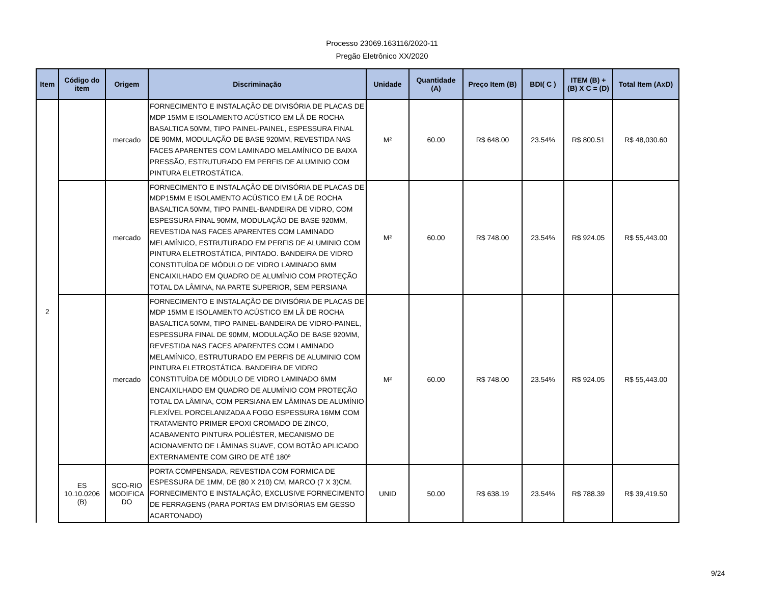Processo 23069.163116/2020-11
Pregão Eletrônico XX/2020
| Item | Código do item | Origem | Discriminação | Unidade | Quantidade (A) | Preço Item (B) | BDI( C ) | ITEM (B) + (B) X C = (D) | Total Item (AxD) |
| --- | --- | --- | --- | --- | --- | --- | --- | --- | --- |
| 2 | | mercado | FORNECIMENTO E INSTALAÇÃO DE DIVISÓRIA DE PLACAS DE MDP 15MM E ISOLAMENTO ACÚSTICO EM LÃ DE ROCHA BASALTICA 50MM, TIPO PAINEL-PAINEL, ESPESSURA FINAL DE 90MM, MODULAÇÃO DE BASE 920MM, REVESTIDA NAS FACES APARENTES COM LAMINADO MELAMÍNICO DE BAIXA PRESSÃO, ESTRUTURADO EM PERFIS DE ALUMINIO COM PINTURA ELETROSTÁTICA. | M² | 60.00 | R$ 648.00 | 23.54% | R$ 800.51 | R$ 48,030.60 |
| | | mercado | FORNECIMENTO E INSTALAÇÃO DE DIVISÓRIA DE PLACAS DE MDP15MM E ISOLAMENTO ACÚSTICO EM LÃ DE ROCHA BASALTICA 50MM, TIPO PAINEL-BANDEIRA DE VIDRO, COM ESPESSURA FINAL 90MM, MODULAÇÃO DE BASE 920MM, REVESTIDA NAS FACES APARENTES COM LAMINADO MELAMÍNICO, ESTRUTURADO EM PERFIS DE ALUMINIO COM PINTURA ELETROSTÁTICA, PINTADO. BANDEIRA DE VIDRO CONSTITUÍDA DE MÓDULO DE VIDRO LAMINADO 6MM ENCAIXILHADO EM QUADRO DE ALUMÍNIO COM PROTEÇÃO TOTAL DA LÂMINA, NA PARTE SUPERIOR, SEM PERSIANA | M² | 60.00 | R$ 748.00 | 23.54% | R$ 924.05 | R$ 55,443.00 |
| | | mercado | FORNECIMENTO E INSTALAÇÃO DE DIVISÓRIA DE PLACAS DE MDP 15MM E ISOLAMENTO ACÚSTICO EM LÃ DE ROCHA BASALTICA 50MM, TIPO PAINEL-BANDEIRA DE VIDRO-PAINEL, ESPESSURA FINAL DE 90MM, MODULAÇÃO DE BASE 920MM, REVESTIDA NAS FACES APARENTES COM LAMINADO MELAMÍNICO, ESTRUTURADO EM PERFIS DE ALUMINIO COM PINTURA ELETROSTÁTICA. BANDEIRA DE VIDRO CONSTITUÍDA DE MÓDULO DE VIDRO LAMINADO 6MM ENCAIXILHADO EM QUADRO DE ALUMÍNIO COM PROTEÇÃO TOTAL DA LÂMINA, COM PERSIANA EM LÂMINAS DE ALUMÍNIO FLEXÍVEL PORCELANIZADA A FOGO ESPESSURA 16MM COM TRATAMENTO PRIMER EPOXI CROMADO DE ZINCO, ACABAMENTO PINTURA POLIÉSTER, MECANISMO DE ACIONAMENTO DE LÂMINAS SUAVE, COM BOTÃO APLICADO EXTERNAMENTE COM GIRO DE ATÉ 180º | M² | 60.00 | R$ 748.00 | 23.54% | R$ 924.05 | R$ 55,443.00 |
| | ES 10.10.0206 (B) | SCO-RIO MODIFICA DO | PORTA COMPENSADA, REVESTIDA COM FORMICA DE ESPESSURA DE 1MM, DE (80 X 210) CM, MARCO (7 X 3)CM. FORNECIMENTO E INSTALAÇÃO, EXCLUSIVE FORNECIMENTO DE FERRAGENS (PARA PORTAS EM DIVISÓRIAS EM GESSO ACARTONADO) | UNID | 50.00 | R$ 638.19 | 23.54% | R$ 788.39 | R$ 39,419.50 |
9/24